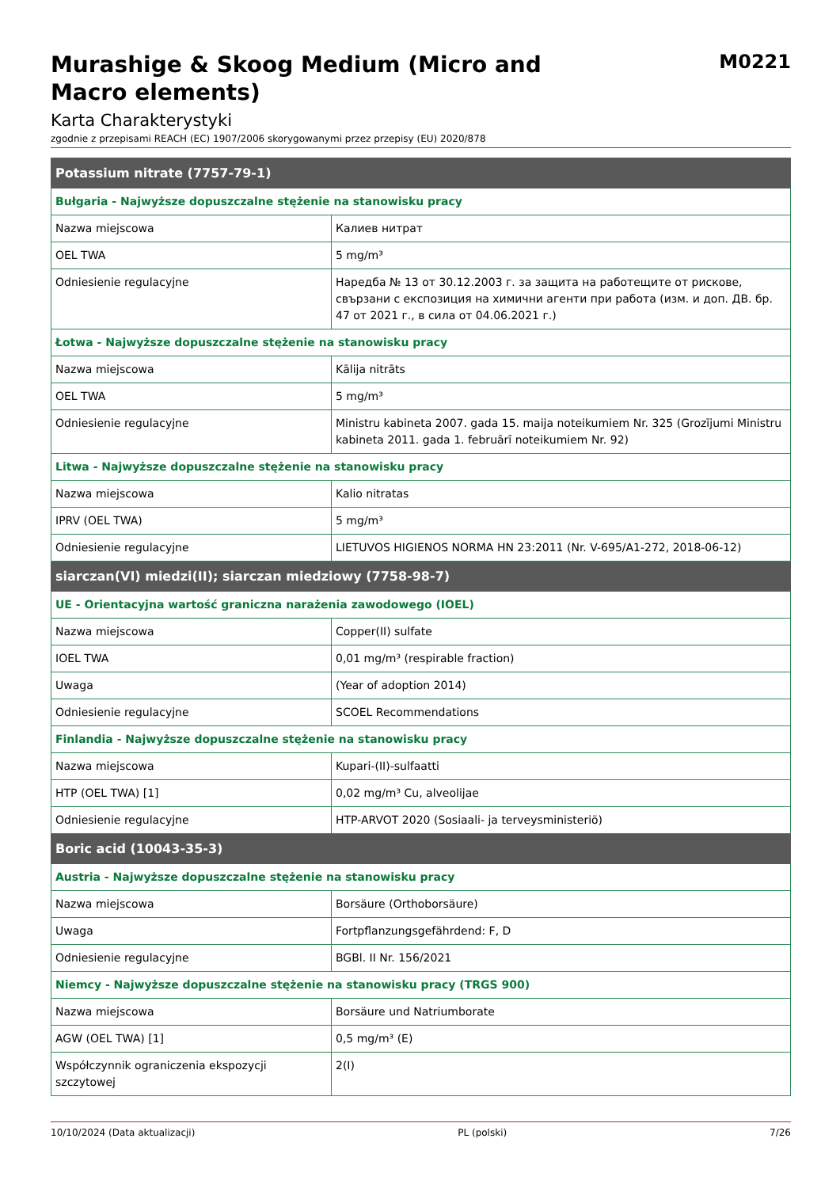Murashige & Skoog Medium (Micro and
Macro elements)
M0221
Karta Charakterystyki
zgodnie z przepisami REACH (EC) 1907/2006 skorygowanymi przez przepisy (EU) 2020/878
| Potassium nitrate (7757-79-1) | |
| Bułgaria - Najwyższe dopuszczalne stężenie na stanowisku pracy | |
| Nazwa miejscowa | Калиев нитрат |
| OEL TWA | 5 mg/m³ |
| Odniesienie regulacyjne | Наредба № 13 от 30.12.2003 г. за защита на работещите от рискове, свързани с експозиция на химични агенти при работа (изм. и доп. ДВ. бр. 47 от 2021 г., в сила от 04.06.2021 г.) |
| Łotwa - Najwyższe dopuszczalne stężenie na stanowisku pracy | |
| Nazwa miejscowa | Kālija nitrāts |
| OEL TWA | 5 mg/m³ |
| Odniesienie regulacyjne | Ministru kabineta 2007. gada 15. maija noteikumiem Nr. 325 (Grozījumi Ministru kabineta 2011. gada 1. februārī noteikumiem Nr. 92) |
| Litwa - Najwyższe dopuszczalne stężenie na stanowisku pracy | |
| Nazwa miejscowa | Kalio nitratas |
| IPRV (OEL TWA) | 5 mg/m³ |
| Odniesienie regulacyjne | LIETUVOS HIGIENOS NORMA HN 23:2011 (Nr. V-695/A1-272, 2018-06-12) |
| siarczan(VI) miedzi(II); siarczan miedziowy (7758-98-7) | |
| UE - Orientacyjna wartość graniczna narażenia zawodowego (IOEL) | |
| Nazwa miejscowa | Copper(II) sulfate |
| IOEL TWA | 0,01 mg/m³ (respirable fraction) |
| Uwaga | (Year of adoption 2014) |
| Odniesienie regulacyjne | SCOEL Recommendations |
| Finlandia - Najwyższe dopuszczalne stężenie na stanowisku pracy | |
| Nazwa miejscowa | Kupari-(II)-sulfaatti |
| HTP (OEL TWA) [1] | 0,02 mg/m³ Cu, alveolijae |
| Odniesienie regulacyjne | HTP-ARVOT 2020 (Sosiaali- ja terveysministeriö) |
| Boric acid (10043-35-3) | |
| Austria - Najwyższe dopuszczalne stężenie na stanowisku pracy | |
| Nazwa miejscowa | Borsäure (Orthoborsäure) |
| Uwaga | Fortpflanzungsgefährdend: F, D |
| Odniesienie regulacyjne | BGBl. II Nr. 156/2021 |
| Niemcy - Najwyższe dopuszczalne stężenie na stanowisku pracy (TRGS 900) | |
| Nazwa miejscowa | Borsäure und Natriumborate |
| AGW (OEL TWA) [1] | 0,5 mg/m³ (E) |
| Współczynnik ograniczenia ekspozycji szczytowej | 2(I) |
10/10/2024 (Data aktualizacji) PL (polski) 7/26